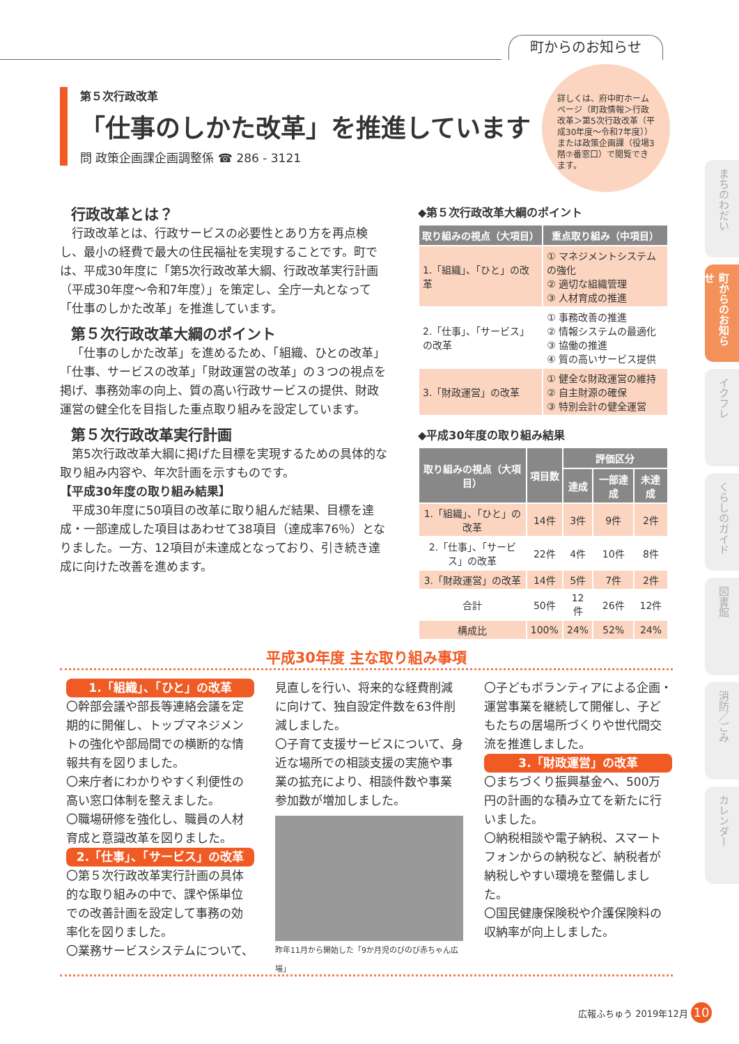町からのお知らせ
第５次行政改革
「仕事のしかた改革」を推進しています
問 政策企画課企画調整係 ☎ 286 - 3121
詳しくは、府中町ホームページ（町政情報＞行政改革＞第5次行政改革（平成30年度～令和7年度））または政策企画課（役場3階⑦番窓口）で閲覧できます。
行政改革とは？
行政改革とは、行政サービスの必要性とあり方を再点検し、最小の経費で最大の住民福祉を実現することです。町では、平成30年度に「第5次行政改革大綱、行政改革実行計画（平成30年度～令和7年度）」を策定し、全庁一丸となって「仕事のしかた改革」を推進しています。
第５次行政改革大綱のポイント
「仕事のしかた改革」を進めるため、「組織、ひとの改革」「仕事、サービスの改革」「財政運営の改革」の３つの視点を掲げ、事務効率の向上、質の高い行政サービスの提供、財政運営の健全化を目指した重点取り組みを設定しています。
第５次行政改革実行計画
第5次行政改革大綱に掲げた目標を実現するための具体的な取り組み内容や、年次計画を示すものです。
【平成30年度の取り組み結果】
平成30年度に50項目の改革に取り組んだ結果、目標を達成・一部達成した項目はあわせて38項目（達成率76％）となりました。一方、12項目が未達成となっており、引き続き達成に向けた改善を進めます。
◆第５次行政改革大綱のポイント
| 取り組みの視点（大項目） | 重点取り組み（中項目） |
| --- | --- |
| 1.「組織」、「ひと」の改革 | ① マネジメントシステムの強化 ② 適切な組織管理 ③ 人材育成の推進 |
| 2.「仕事」、「サービス」の改革 | ① 事務改善の推進 ② 情報システムの最適化 ③ 協働の推進 ④ 質の高いサービス提供 |
| 3.「財政運営」の改革 | ① 健全な財政運営の維持 ② 自主財源の確保 ③ 特別会計の健全運営 |
◆平成30年度の取り組み結果
| 取り組みの視点（大項目） | 項目数 | 評価区分 | | |
| --- | --- | --- | --- | --- |
| | | 達成 | 一部達成 | 未達成 |
| 1.「組織」、「ひと」の改革 | 14件 | 3件 | 9件 | 2件 |
| 2.「仕事」、「サービス」の改革 | 22件 | 4件 | 10件 | 8件 |
| 3.「財政運営」の改革 | 14件 | 5件 | 7件 | 2件 |
| 合計 | 50件 | 12件 | 26件 | 12件 |
| 構成比 | 100% | 24% | 52% | 24% |
平成30年度 主な取り組み事項
1.「組織」、「ひと」の改革
〇幹部会議や部長等連絡会議を定期的に開催し、トップマネジメントの強化や部局間での横断的な情報共有を図りました。
〇来庁者にわかりやすく利便性の高い窓口体制を整えました。
〇職場研修を強化し、職員の人材育成と意識改革を図りました。
2.「仕事」、「サービス」の改革
〇第５次行政改革実行計画の具体的な取り組みの中で、課や係単位での改善計画を設定して事務の効率化を図りました。
〇業務サービスシステムについて、
見直しを行い、将来的な経費削減に向けて、独自設定件数を63件削減しました。
〇子育て支援サービスについて、身近な場所での相談支援の実施や事業の拡充により、相談件数や事業参加数が増加しました。
昨年11月から開始した「9か月児のびのび赤ちゃん広場」
〇子どもボランティアによる企画・運営事業を継続して開催し、子どもたちの居場所づくりや世代間交流を推進しました。
3.「財政運営」の改革
〇まちづくり振興基金へ、500万円の計画的な積み立てを新たに行いました。
〇納税相談や電子納税、スマートフォンからの納税など、納税者が納税しやすい環境を整備しました。
〇国民健康保険税や介護保険料の収納率が向上しました。
広報ふちゅう 2019年12月 10
まちのわだい
町からのお知らせ
イクフレ
くらしのガイド
図書館
消防／ごみ
カレンダー